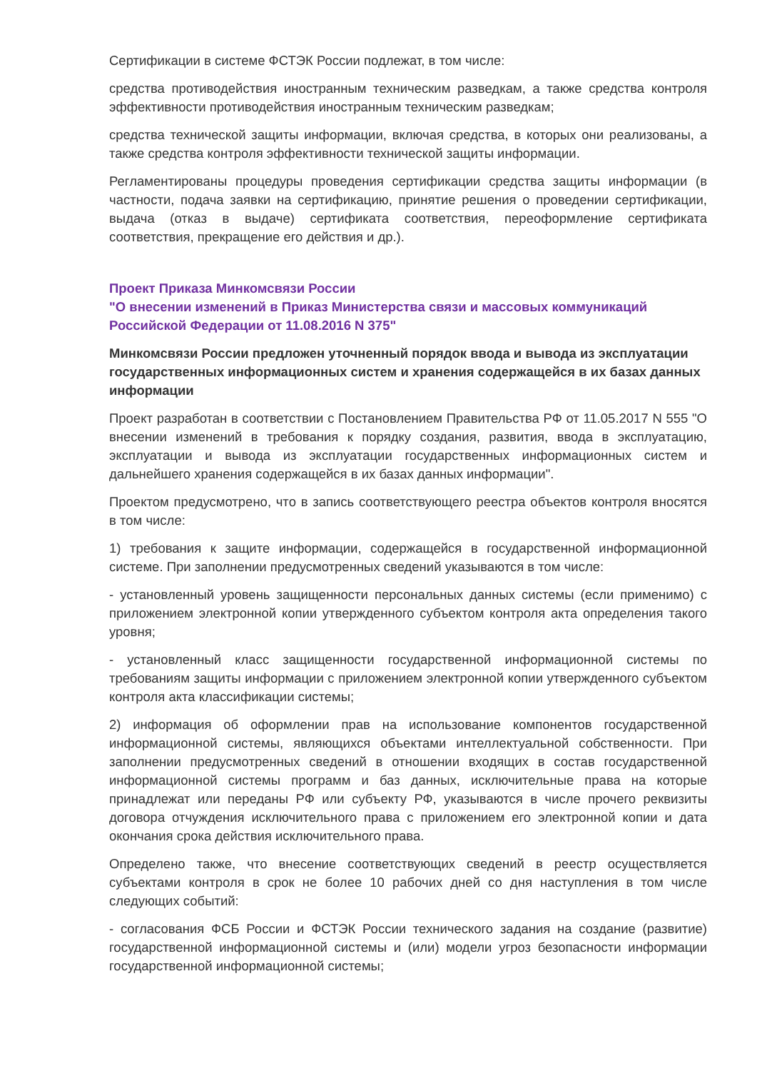Сертификации в системе ФСТЭК России подлежат, в том числе:
средства противодействия иностранным техническим разведкам, а также средства контроля эффективности противодействия иностранным техническим разведкам;
средства технической защиты информации, включая средства, в которых они реализованы, а также средства контроля эффективности технической защиты информации.
Регламентированы процедуры проведения сертификации средства защиты информации (в частности, подача заявки на сертификацию, принятие решения о проведении сертификации, выдача (отказ в выдаче) сертификата соответствия, переоформление сертификата соответствия, прекращение его действия и др.).
Проект Приказа Минкомсвязи России
"О внесении изменений в Приказ Министерства связи и массовых коммуникаций Российской Федерации от 11.08.2016 N 375"
Минкомсвязи России предложен уточненный порядок ввода и вывода из эксплуатации государственных информационных систем и хранения содержащейся в их базах данных информации
Проект разработан в соответствии с Постановлением Правительства РФ от 11.05.2017 N 555 "О внесении изменений в требования к порядку создания, развития, ввода в эксплуатацию, эксплуатации и вывода из эксплуатации государственных информационных систем и дальнейшего хранения содержащейся в их базах данных информации".
Проектом предусмотрено, что в запись соответствующего реестра объектов контроля вносятся в том числе:
1) требования к защите информации, содержащейся в государственной информационной системе. При заполнении предусмотренных сведений указываются в том числе:
- установленный уровень защищенности персональных данных системы (если применимо) с приложением электронной копии утвержденного субъектом контроля акта определения такого уровня;
- установленный класс защищенности государственной информационной системы по требованиям защиты информации с приложением электронной копии утвержденного субъектом контроля акта классификации системы;
2) информация об оформлении прав на использование компонентов государственной информационной системы, являющихся объектами интеллектуальной собственности. При заполнении предусмотренных сведений в отношении входящих в состав государственной информационной системы программ и баз данных, исключительные права на которые принадлежат или переданы РФ или субъекту РФ, указываются в числе прочего реквизиты договора отчуждения исключительного права с приложением его электронной копии и дата окончания срока действия исключительного права.
Определено также, что внесение соответствующих сведений в реестр осуществляется субъектами контроля в срок не более 10 рабочих дней со дня наступления в том числе следующих событий:
- согласования ФСБ России и ФСТЭК России технического задания на создание (развитие) государственной информационной системы и (или) модели угроз безопасности информации государственной информационной системы;